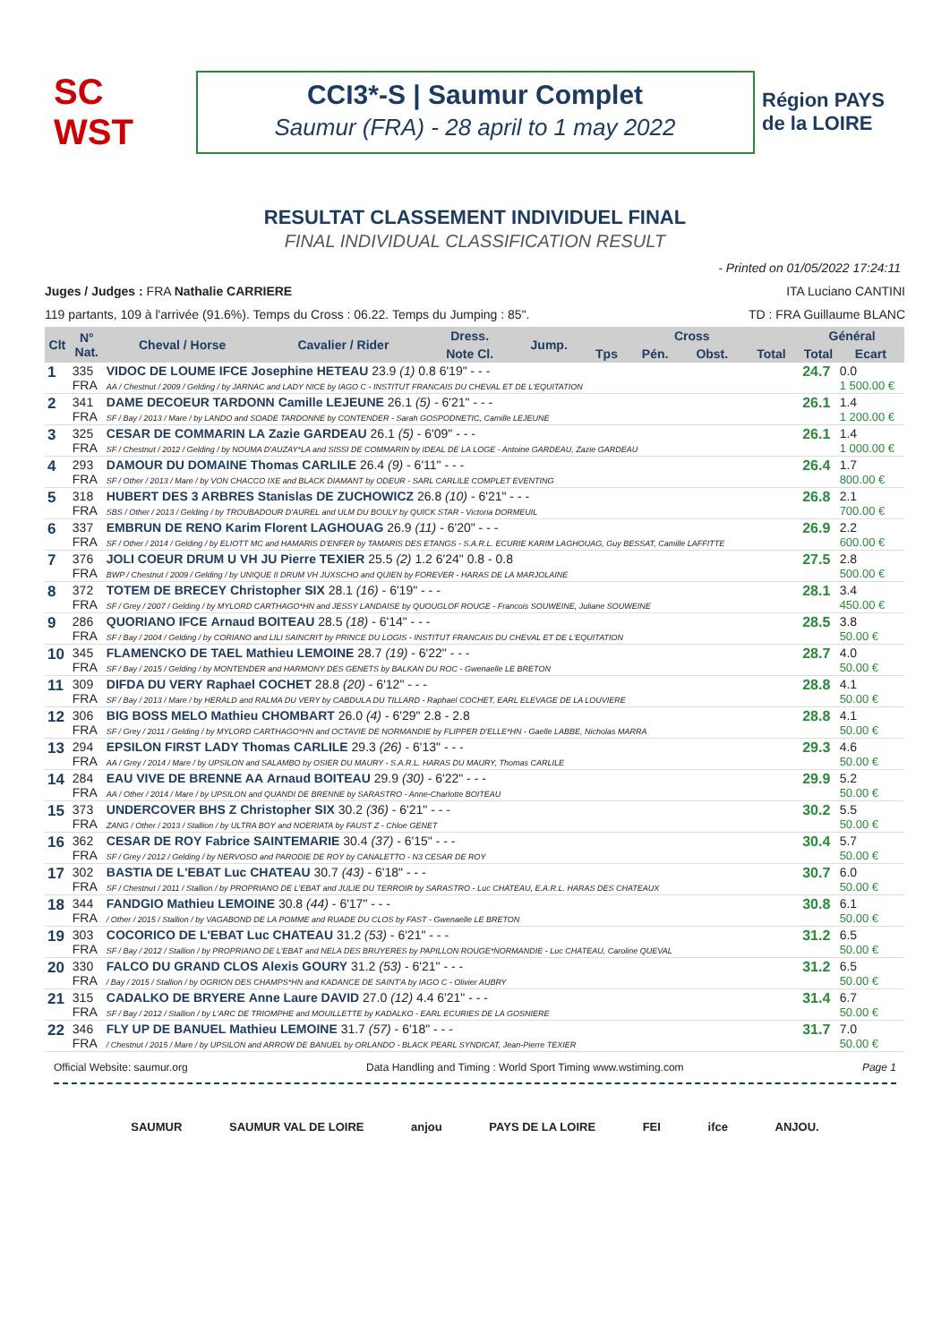SC WST
CCI3*-S | Saumur Complet
Saumur (FRA) - 28 april to 1 may 2022
Région PAYS de la LOIRE
RESULTAT CLASSEMENT INDIVIDUEL FINAL
FINAL INDIVIDUAL CLASSIFICATION RESULT
- Printed on 01/05/2022 17:24:11
Juges / Judges : FRA Nathalie CARRIERE ITA Luciano CANTINI
119 partants, 109 à l'arrivée (91.6%). Temps du Cross : 06.22. Temps du Jumping : 85". TD : FRA Guillaume BLANC
| Clt | N° Nat. | Cheval / Horse | Cavalier / Rider | Dress. | Jump. | Cross | | | | Général | |
| --- | --- | --- | --- | --- | --- | --- | --- | --- | --- | --- | --- |
| | | | | Note Cl. | | Tps | Pén. | Obst. | Total | Total | Ecart |
| 1 | 335 FRA | VIDOC DE LOUME IFCE Josephine HETEAU 23.9 (1) 0.8 6'19" - - - AA / Chestnut / 2009 / Gelding / by JARNAC and LADY NICE by IAGO C - INSTITUT FRANCAIS DU CHEVAL ET DE L'EQUITATION | | | | | | | | 24.7 | 0.0 1 500.00 € |
| 2 | 341 FRA | DAME DECOEUR TARDONN Camille LEJEUNE 26.1 (5) - 6'21" - - - SF / Bay / 2013 / Mare / by LANDO and SOADE TARDONNE by CONTENDER - Sarah GOSPODNETIC, Camille LEJEUNE | | | | | | | | 26.1 | 1.4 1 200.00 € |
| 3 | 325 FRA | CESAR DE COMMARIN LA Zazie GARDEAU 26.1 (5) - 6'09" - - - SF / Chestnut / 2012 / Gelding / by NOUMA D'AUZAY*LA and SISSI DE COMMARIN by IDEAL DE LA LOGE - Antoine GARDEAU, Zazie GARDEAU | | | | | | | | 26.1 | 1.4 1 000.00 € |
| 4 | 293 FRA | DAMOUR DU DOMAINE Thomas CARLILE 26.4 (9) - 6'11" - - - SF / Other / 2013 / Mare / by VON CHACCO IXE and BLACK DIAMANT by ODEUR - SARL CARLILE COMPLET EVENTING | | | | | | | | 26.4 | 1.7 800.00 € |
| 5 | 318 FRA | HUBERT DES 3 ARBRES Stanislas DE ZUCHOWICZ 26.8 (10) - 6'21" - - - SBS / Other / 2013 / Gelding / by TROUBADOUR D'AUREL and ULM DU BOULY by QUICK STAR - Victoria DORMEUIL | | | | | | | | 26.8 | 2.1 700.00 € |
| 6 | 337 FRA | EMBRUN DE RENO Karim Florent LAGHOUAG 26.9 (11) - 6'20" - - - SF / Other / 2014 / Gelding / by ELIOTT MC and HAMARIS D'ENFER by TAMARIS DES ETANGS - S.A.R.L. ECURIE KARIM LAGHOUAG, Guy BESSAT, Camille LAFFITTE | | | | | | | | 26.9 | 2.2 600.00 € |
| 7 | 376 FRA | JOLI COEUR DRUM U VH JU Pierre TEXIER 25.5 (2) 1.2 6'24" 0.8 - 0.8 BWP / Chestnut / 2009 / Gelding / by UNIQUE II DRUM VH JUXSCHO and QUIEN by FOREVER - HARAS DE LA MARJOLAINE | | | | | | | | 27.5 | 2.8 500.00 € |
| 8 | 372 FRA | TOTEM DE BRECEY Christopher SIX 28.1 (16) - 6'19" - - - SF / Grey / 2007 / Gelding / by MYLORD CARTHAGO*HN and JESSY LANDAISE by QUOUGLOF ROUGE - Francois SOUWEINE, Juliane SOUWEINE | | | | | | | | 28.1 | 3.4 450.00 € |
| 9 | 286 FRA | QUORIANO IFCE Arnaud BOITEAU 28.5 (18) - 6'14" - - - SF / Bay / 2004 / Gelding / by CORIANO and LILI SAINCRIT by PRINCE DU LOGIS - INSTITUT FRANCAIS DU CHEVAL ET DE L'EQUITATION | | | | | | | | 28.5 | 3.8 50.00 € |
| 10 | 345 FRA | FLAMENCKO DE TAEL Mathieu LEMOINE 28.7 (19) - 6'22" - - - SF / Bay / 2015 / Gelding / by MONTENDER and HARMONY DES GENETS by BALKAN DU ROC - Gwenaelle LE BRETON | | | | | | | | 28.7 | 4.0 50.00 € |
| 11 | 309 FRA | DIFDA DU VERY Raphael COCHET 28.8 (20) - 6'12" - - - SF / Bay / 2013 / Mare / by HERALD and RALMA DU VERY by CABDULA DU TILLARD - Raphael COCHET, EARL ELEVAGE DE LA LOUVIERE | | | | | | | | 28.8 | 4.1 50.00 € |
| 12 | 306 FRA | BIG BOSS MELO Mathieu CHOMBART 26.0 (4) - 6'29" 2.8 - 2.8 SF / Grey / 2011 / Gelding / by MYLORD CARTHAGO*HN and OCTAVIE DE NORMANDIE by FLIPPER D'ELLE*HN - Gaelle LABBE, Nicholas MARRA | | | | | | | | 28.8 | 4.1 50.00 € |
| 13 | 294 FRA | EPSILON FIRST LADY Thomas CARLILE 29.3 (26) - 6'13" - - - AA / Grey / 2014 / Mare / by UPSILON and SALAMBO by OSIER DU MAURY - S.A.R.L. HARAS DU MAURY, Thomas CARLILE | | | | | | | | 29.3 | 4.6 50.00 € |
| 14 | 284 FRA | EAU VIVE DE BRENNE AA Arnaud BOITEAU 29.9 (30) - 6'22" - - - AA / Other / 2014 / Mare / by UPSILON and QUANDI DE BRENNE by SARASTRO - Anne-Charlotte BOITEAU | | | | | | | | 29.9 | 5.2 50.00 € |
| 15 | 373 FRA | UNDERCOVER BHS Z Christopher SIX 30.2 (36) - 6'21" - - - ZANG / Other / 2013 / Stallion / by ULTRA BOY and NOERIATA by FAUST Z - Chloe GENET | | | | | | | | 30.2 | 5.5 50.00 € |
| 16 | 362 FRA | CESAR DE ROY Fabrice SAINTEMARIE 30.4 (37) - 6'15" - - - SF / Grey / 2012 / Gelding / by NERVOSO and PARODIE DE ROY by CANALETTO - N3 CESAR DE ROY | | | | | | | | 30.4 | 5.7 50.00 € |
| 17 | 302 FRA | BASTIA DE L'EBAT Luc CHATEAU 30.7 (43) - 6'18" - - - SF / Chestnut / 2011 / Stallion / by PROPRIANO DE L'EBAT and JULIE DU TERROIR by SARASTRO - Luc CHATEAU, E.A.R.L. HARAS DES CHATEAUX | | | | | | | | 30.7 | 6.0 50.00 € |
| 18 | 344 FRA | FANDGIO Mathieu LEMOINE 30.8 (44) - 6'17" - - - / Other / 2015 / Stallion / by VAGABOND DE LA POMME and RUADE DU CLOS by FAST - Gwenaelle LE BRETON | | | | | | | | 30.8 | 6.1 50.00 € |
| 19 | 303 FRA | COCORICO DE L'EBAT Luc CHATEAU 31.2 (53) - 6'21" - - - SF / Bay / 2012 / Stallion / by PROPRIANO DE L'EBAT and NELA DES BRUYERES by PAPILLON ROUGE*NORMANDIE - Luc CHATEAU, Caroline QUEVAL | | | | | | | | 31.2 | 6.5 50.00 € |
| 20 | 330 FRA | FALCO DU GRAND CLOS Alexis GOURY 31.2 (53) - 6'21" - - - / Bay / 2015 / Stallion / by OGRION DES CHAMPS*HN and KADANCE DE SAINT'A by IAGO C - Olivier AUBRY | | | | | | | | 31.2 | 6.5 50.00 € |
| 21 | 315 FRA | CADALKO DE BRYERE Anne Laure DAVID 27.0 (12) 4.4 6'21" - - - SF / Bay / 2012 / Stallion / by L'ARC DE TRIOMPHE and MOUILLETTE by KADALKO - EARL ECURIES DE LA GOSNIERE | | | | | | | | 31.4 | 6.7 50.00 € |
| 22 | 346 FRA | FLY UP DE BANUEL Mathieu LEMOINE 31.7 (57) - 6'18" - - - / Chestnut / 2015 / Mare / by UPSILON and ARROW DE BANUEL by ORLANDO - BLACK PEARL SYNDICAT, Jean-Pierre TEXIER | | | | | | | | 31.7 | 7.0 50.00 € |
Official Website: saumur.org Data Handling and Timing : World Sport Timing www.wstiming.com Page 1
SAUMUR SAUMUR VAL DE LOIRE anjou PAYS DE LA LOIRE FEI ifce ANJOU.